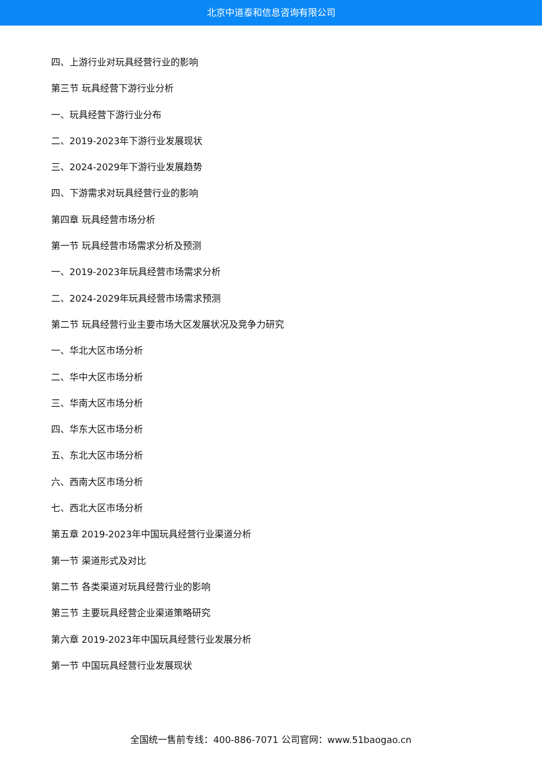北京中道泰和信息咨询有限公司
四、上游行业对玩具经营行业的影响
第三节 玩具经营下游行业分析
一、玩具经营下游行业分布
二、2019-2023年下游行业发展现状
三、2024-2029年下游行业发展趋势
四、下游需求对玩具经营行业的影响
第四章 玩具经营市场分析
第一节 玩具经营市场需求分析及预测
一、2019-2023年玩具经营市场需求分析
二、2024-2029年玩具经营市场需求预测
第二节 玩具经营行业主要市场大区发展状况及竞争力研究
一、华北大区市场分析
二、华中大区市场分析
三、华南大区市场分析
四、华东大区市场分析
五、东北大区市场分析
六、西南大区市场分析
七、西北大区市场分析
第五章 2019-2023年中国玩具经营行业渠道分析
第一节 渠道形式及对比
第二节 各类渠道对玩具经营行业的影响
第三节 主要玩具经营企业渠道策略研究
第六章 2019-2023年中国玩具经营行业发展分析
第一节 中国玩具经营行业发展现状
全国统一售前专线：400-886-7071 公司官网：www.51baogao.cn